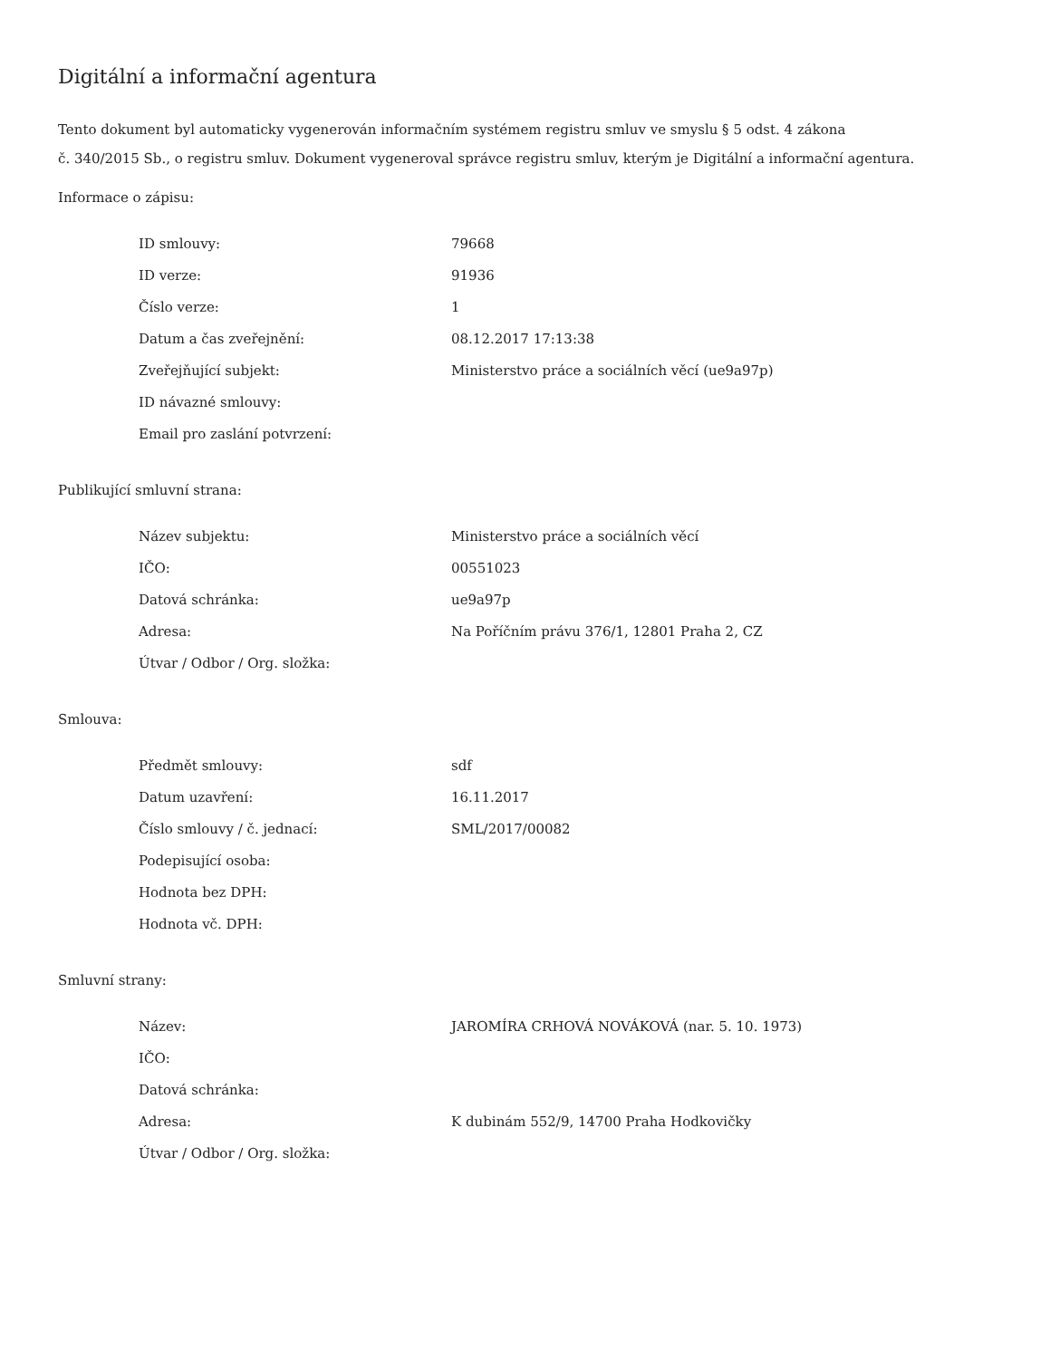Digitální a informační agentura
Tento dokument byl automaticky vygenerován informačním systémem registru smluv ve smyslu § 5 odst. 4 zákona
č. 340/2015 Sb., o registru smluv. Dokument vygeneroval správce registru smluv, kterým je Digitální a informační agentura.
Informace o zápisu:
| ID smlouvy: | 79668 |
| ID verze: | 91936 |
| Číslo verze: | 1 |
| Datum a čas zveřejnění: | 08.12.2017 17:13:38 |
| Zveřejňující subjekt: | Ministerstvo práce a sociálních věcí (ue9a97p) |
| ID návazné smlouvy: | |
| Email pro zaslání potvrzení: | |
Publikující smluvní strana:
| Název subjektu: | Ministerstvo práce a sociálních věcí |
| IČO: | 00551023 |
| Datová schránka: | ue9a97p |
| Adresa: | Na Poříčním právu 376/1, 12801 Praha 2, CZ |
| Útvar / Odbor / Org. složka: | |
Smlouva:
| Předmět smlouvy: | sdf |
| Datum uzavření: | 16.11.2017 |
| Číslo smlouvy / č. jednací: | SML/2017/00082 |
| Podepisující osoba: | |
| Hodnota bez DPH: | |
| Hodnota vč. DPH: | |
Smluvní strany:
| Název: | JAROMÍRA CRHOVÁ NOVÁKOVÁ (nar. 5. 10. 1973) |
| IČO: | |
| Datová schránka: | |
| Adresa: | K dubinám 552/9, 14700 Praha Hodkovičky |
| Útvar / Odbor / Org. složka: | |